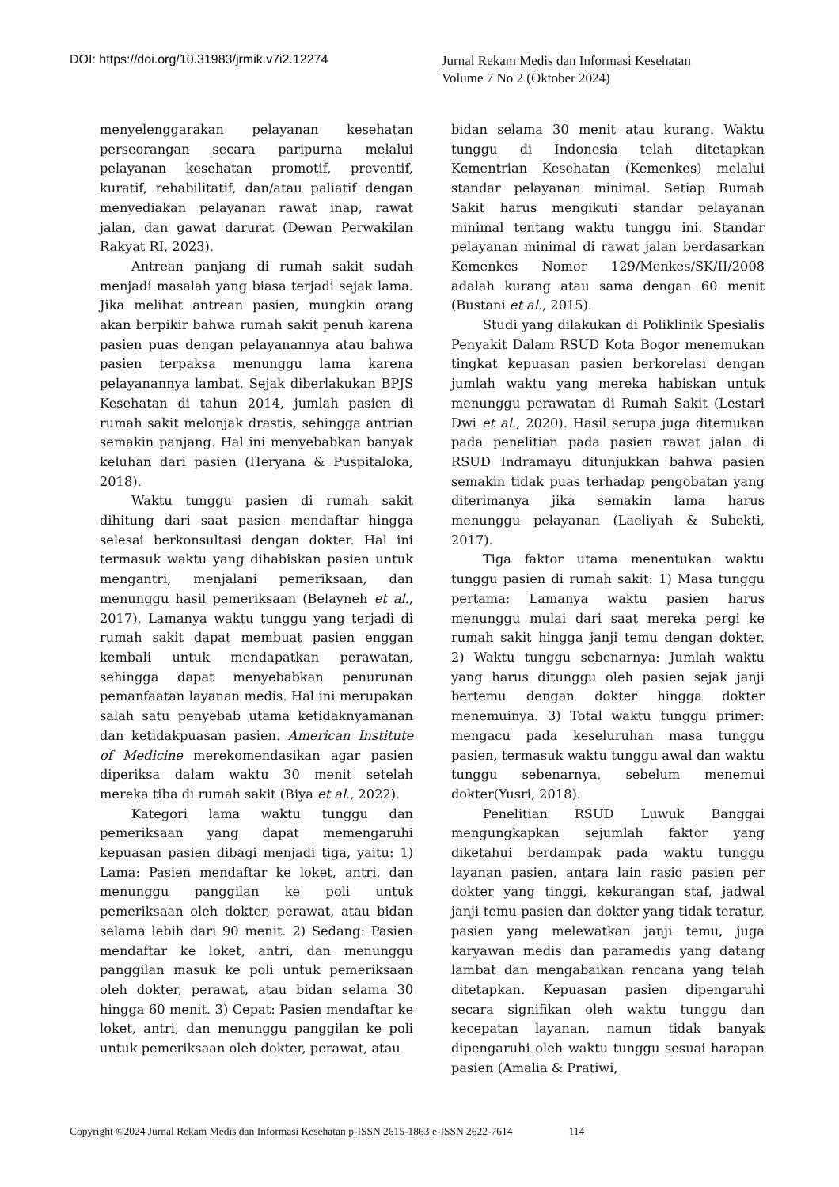DOI: https://doi.org/10.31983/jrmik.v7i2.12274
Jurnal Rekam Medis dan Informasi Kesehatan
Volume 7 No 2 (Oktober 2024)
menyelenggarakan pelayanan kesehatan perseorangan secara paripurna melalui pelayanan kesehatan promotif, preventif, kuratif, rehabilitatif, dan/atau paliatif dengan menyediakan pelayanan rawat inap, rawat jalan, dan gawat darurat (Dewan Perwakilan Rakyat RI, 2023).
Antrean panjang di rumah sakit sudah menjadi masalah yang biasa terjadi sejak lama. Jika melihat antrean pasien, mungkin orang akan berpikir bahwa rumah sakit penuh karena pasien puas dengan pelayanannya atau bahwa pasien terpaksa menunggu lama karena pelayanannya lambat. Sejak diberlakukan BPJS Kesehatan di tahun 2014, jumlah pasien di rumah sakit melonjak drastis, sehingga antrian semakin panjang. Hal ini menyebabkan banyak keluhan dari pasien (Heryana & Puspitaloka, 2018).
Waktu tunggu pasien di rumah sakit dihitung dari saat pasien mendaftar hingga selesai berkonsultasi dengan dokter. Hal ini termasuk waktu yang dihabiskan pasien untuk mengantri, menjalani pemeriksaan, dan menunggu hasil pemeriksaan (Belayneh et al., 2017). Lamanya waktu tunggu yang terjadi di rumah sakit dapat membuat pasien enggan kembali untuk mendapatkan perawatan, sehingga dapat menyebabkan penurunan pemanfaatan layanan medis. Hal ini merupakan salah satu penyebab utama ketidaknyamanan dan ketidakpuasan pasien. American Institute of Medicine merekomendasikan agar pasien diperiksa dalam waktu 30 menit setelah mereka tiba di rumah sakit (Biya et al., 2022).
Kategori lama waktu tunggu dan pemeriksaan yang dapat memengaruhi kepuasan pasien dibagi menjadi tiga, yaitu: 1) Lama: Pasien mendaftar ke loket, antri, dan menunggu panggilan ke poli untuk pemeriksaan oleh dokter, perawat, atau bidan selama lebih dari 90 menit. 2) Sedang: Pasien mendaftar ke loket, antri, dan menunggu panggilan masuk ke poli untuk pemeriksaan oleh dokter, perawat, atau bidan selama 30 hingga 60 menit. 3) Cepat: Pasien mendaftar ke loket, antri, dan menunggu panggilan ke poli untuk pemeriksaan oleh dokter, perawat, atau
bidan selama 30 menit atau kurang. Waktu tunggu di Indonesia telah ditetapkan Kementrian Kesehatan (Kemenkes) melalui standar pelayanan minimal. Setiap Rumah Sakit harus mengikuti standar pelayanan minimal tentang waktu tunggu ini. Standar pelayanan minimal di rawat jalan berdasarkan Kemenkes Nomor 129/Menkes/SK/II/2008 adalah kurang atau sama dengan 60 menit (Bustani et al., 2015).
Studi yang dilakukan di Poliklinik Spesialis Penyakit Dalam RSUD Kota Bogor menemukan tingkat kepuasan pasien berkorelasi dengan jumlah waktu yang mereka habiskan untuk menunggu perawatan di Rumah Sakit (Lestari Dwi et al., 2020). Hasil serupa juga ditemukan pada penelitian pada pasien rawat jalan di RSUD Indramayu ditunjukkan bahwa pasien semakin tidak puas terhadap pengobatan yang diterimanya jika semakin lama harus menunggu pelayanan (Laeliyah & Subekti, 2017).
Tiga faktor utama menentukan waktu tunggu pasien di rumah sakit: 1) Masa tunggu pertama: Lamanya waktu pasien harus menunggu mulai dari saat mereka pergi ke rumah sakit hingga janji temu dengan dokter. 2) Waktu tunggu sebenarnya: Jumlah waktu yang harus ditunggu oleh pasien sejak janji bertemu dengan dokter hingga dokter menemuinya. 3) Total waktu tunggu primer: mengacu pada keseluruhan masa tunggu pasien, termasuk waktu tunggu awal dan waktu tunggu sebenarnya, sebelum menemui dokter(Yusri, 2018).
Penelitian RSUD Luwuk Banggai mengungkapkan sejumlah faktor yang diketahui berdampak pada waktu tunggu layanan pasien, antara lain rasio pasien per dokter yang tinggi, kekurangan staf, jadwal janji temu pasien dan dokter yang tidak teratur, pasien yang melewatkan janji temu, juga karyawan medis dan paramedis yang datang lambat dan mengabaikan rencana yang telah ditetapkan. Kepuasan pasien dipengaruhi secara signifikan oleh waktu tunggu dan kecepatan layanan, namun tidak banyak dipengaruhi oleh waktu tunggu sesuai harapan pasien (Amalia & Pratiwi,
Copyright ©2024 Jurnal Rekam Medis dan Informasi Kesehatan p-ISSN 2615-1863 e-ISSN 2622-7614 114